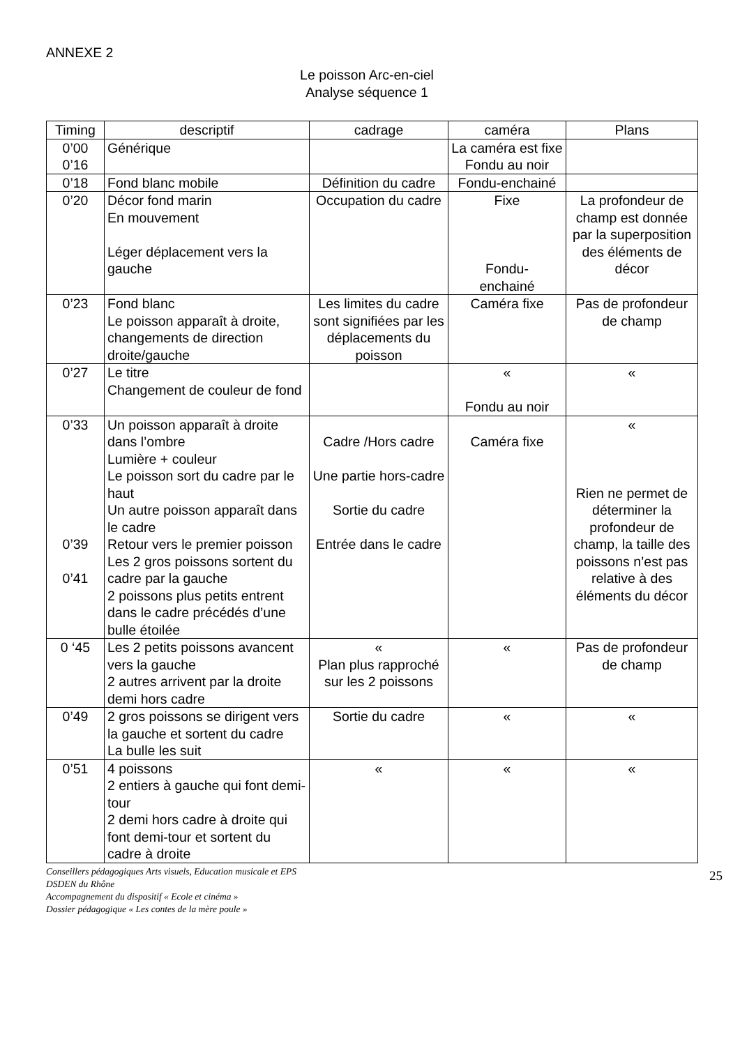ANNEXE 2
Le poisson Arc-en-ciel
Analyse séquence 1
| Timing | descriptif | cadrage | caméra | Plans |
| --- | --- | --- | --- | --- |
| 0’00 0’16 | Générique | | La caméra est fixe Fondu au noir | |
| 0’18 | Fond blanc mobile | Définition du cadre | Fondu-enchainé | |
| 0’20 | Décor fond marin En mouvement Léger déplacement vers la gauche | Occupation du cadre | Fixe Fondu- enchainé | La profondeur de champ est donnée par la superposition des éléments de décor |
| 0’23 | Fond blanc Le poisson apparaît à droite, changements de direction droite/gauche | Les limites du cadre sont signifiées par les déplacements du poisson | Caméra fixe | Pas de profondeur de champ |
| 0’27 | Le titre Changement de couleur de fond | | « Fondu au noir | « |
| 0’33 0’39 0’41 | Un poisson apparaît à droite dans l’ombre Lumière + couleur Le poisson sort du cadre par le haut Un autre poisson apparaît dans le cadre Retour vers le premier poisson Les 2 gros poissons sortent du cadre par la gauche 2 poissons plus petits entrent dans le cadre précédés d’une bulle étoilée | Cadre /Hors cadre Une partie hors-cadre Sortie du cadre Entrée dans le cadre | Caméra fixe | « Rien ne permet de déterminer la profondeur de champ, la taille des poissons n’est pas relative à des éléments du décor |
| 0 ‘45 | Les 2 petits poissons avancent vers la gauche 2 autres arrivent par la droite demi hors cadre | « Plan plus rapproché sur les 2 poissons | « | Pas de profondeur de champ |
| 0’49 | 2 gros poissons se dirigent vers la gauche et sortent du cadre La bulle les suit | Sortie du cadre | « | « |
| 0’51 | 4 poissons 2 entiers à gauche qui font demi-tour 2 demi hors cadre à droite qui font demi-tour et sortent du cadre à droite | « | « | « |
Conseillers pédagogiques Arts visuels, Education musicale et EPS
DSDEN du Rhône
Accompagnement du dispositif « Ecole et cinéma »
Dossier pédagogique « Les contes de la mère poule »
25